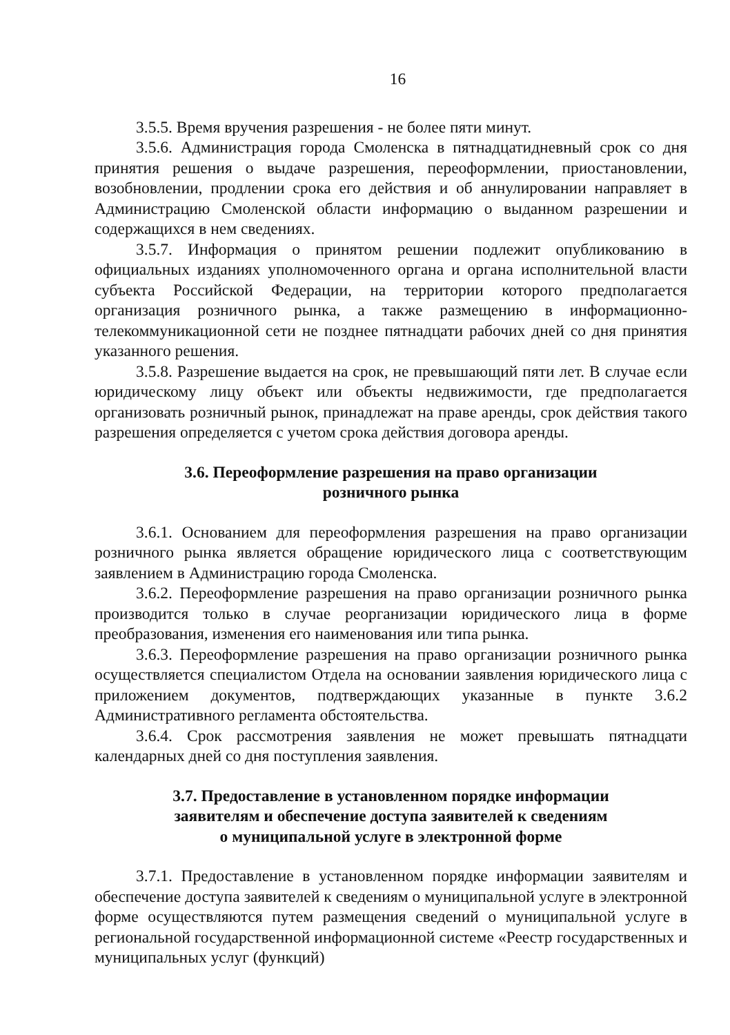16
3.5.5. Время вручения разрешения - не более пяти минут.
3.5.6. Администрация города Смоленска в пятнадцатидневный срок со дня принятия решения о выдаче разрешения, переоформлении, приостановлении, возобновлении, продлении срока его действия и об аннулировании направляет в Администрацию Смоленской области информацию о выданном разрешении и содержащихся в нем сведениях.
3.5.7. Информация о принятом решении подлежит опубликованию в официальных изданиях уполномоченного органа и органа исполнительной власти субъекта Российской Федерации, на территории которого предполагается организация розничного рынка, а также размещению в информационно-телекоммуникационной сети не позднее пятнадцати рабочих дней со дня принятия указанного решения.
3.5.8. Разрешение выдается на срок, не превышающий пяти лет. В случае если юридическому лицу объект или объекты недвижимости, где предполагается организовать розничный рынок, принадлежат на праве аренды, срок действия такого разрешения определяется с учетом срока действия договора аренды.
3.6. Переоформление разрешения на право организации
розничного рынка
3.6.1. Основанием для переоформления разрешения на право организации розничного рынка является обращение юридического лица с соответствующим заявлением в Администрацию города Смоленска.
3.6.2. Переоформление разрешения на право организации розничного рынка производится только в случае реорганизации юридического лица в форме преобразования, изменения его наименования или типа рынка.
3.6.3. Переоформление разрешения на право организации розничного рынка осуществляется специалистом Отдела на основании заявления юридического лица с приложением документов, подтверждающих указанные в пункте 3.6.2 Административного регламента обстоятельства.
3.6.4. Срок рассмотрения заявления не может превышать пятнадцати календарных дней со дня поступления заявления.
3.7. Предоставление в установленном порядке информации
заявителям и обеспечение доступа заявителей к сведениям
о муниципальной услуге в электронной форме
3.7.1. Предоставление в установленном порядке информации заявителям и обеспечение доступа заявителей к сведениям о муниципальной услуге в электронной форме осуществляются путем размещения сведений о муниципальной услуге в региональной государственной информационной системе «Реестр государственных и муниципальных услуг (функций)